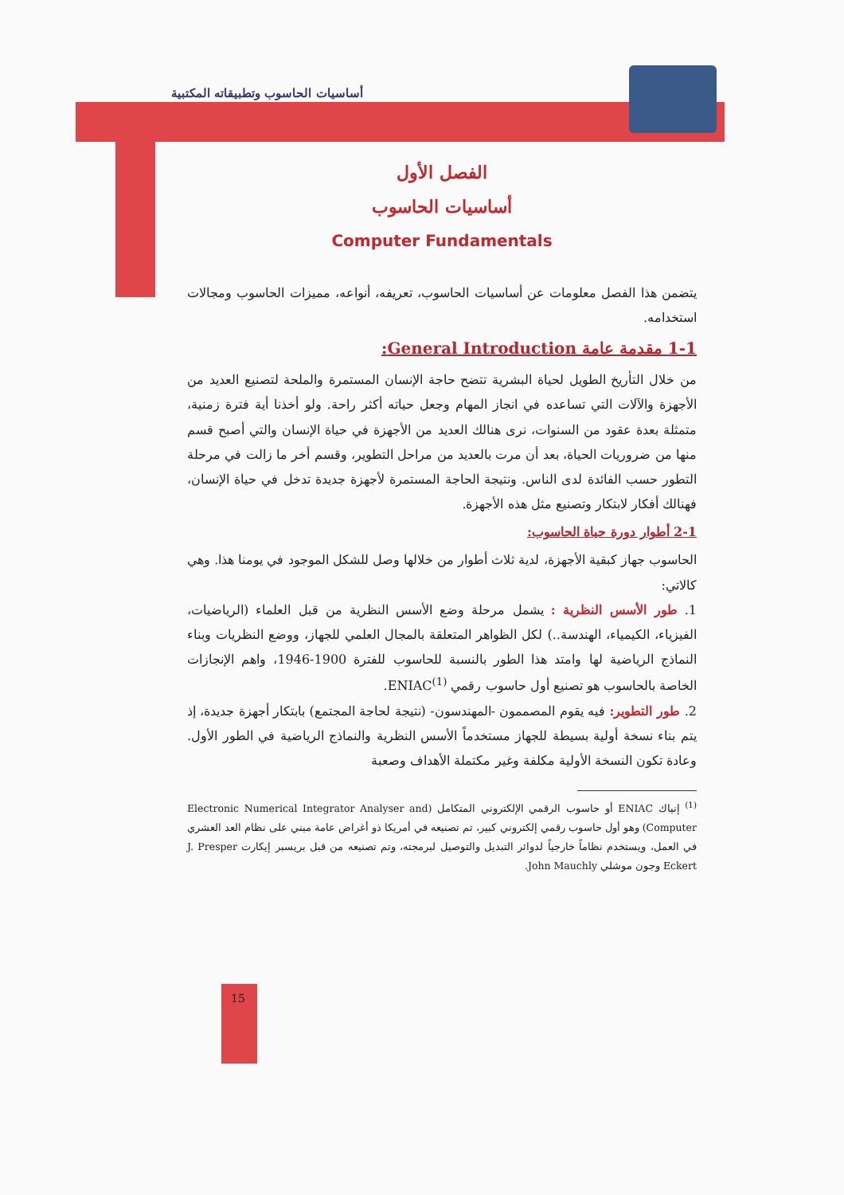أساسيات الحاسوب وتطبيقاته المكتبية
الفصل الأول
أساسيات الحاسوب
Computer Fundamentals
يتضمن هذا الفصل معلومات عن أساسيات الحاسوب، تعريفه، أنواعه، مميزات الحاسوب ومجالات استخدامه.
1-1 مقدمة عامة General Introduction:
من خلال التأريخ الطويل لحياة البشرية تتضح حاجة الإنسان المستمرة والملحة لتصنيع العديد من الأجهزة والآلات التي تساعده في انجاز المهام وجعل حياته أكثر راحة. ولو أخذنا أية فترة زمنية، متمثلة بعدة عقود من السنوات، نرى هنالك العديد من الأجهزة في حياة الإنسان والتي أصبح قسم منها من ضروريات الحياة، بعد أن مرت بالعديد من مراحل التطوير، وقسم أخر ما زالت في مرحلة التطور حسب الفائدة لدى الناس. ونتيجة الحاجة المستمرة لأجهزة جديدة تدخل في حياة الإنسان، فهنالك أفكار لابتكار وتصنيع مثل هذه الأجهزة.
2-1 أطوار دورة حياة الحاسوب:
الحاسوب جهاز كبقية الأجهزة، لدية ثلاث أطوار من خلالها وصل للشكل الموجود في يومنا هذا. وهي كالاتي:
1. طور الأسس النظرية : يشمل مرحلة وضع الأسس النظرية من قبل العلماء (الرياضيات، الفيزياء، الكيمياء، الهندسة..) لكل الظواهر المتعلقة بالمجال العلمي للجهاز، ووضع النظريات وبناء النماذج الرياضية لها وامتد هذا الطور بالنسبة للحاسوب للفترة 1900-1946، واهم الإنجازات الخاصة بالحاسوب هو تصنيع أول حاسوب رقمي ENIAC<sup>(1)</sup>.
2. طور التطوير: فيه يقوم المصممون -المهندسون- (نتيجة لحاجة المجتمع) بابتكار أجهزة جديدة، إذ يتم بناء نسخة أولية بسيطة للجهاز مستخدماً الأسس النظرية والنماذج الرياضية في الطور الأول. وعادة تكون النسخة الأولية مكلفة وغير مكتملة الأهداف وصعبة
<sup>(1)</sup> إنياك ENIAC أو حاسوب الرقمي الإلكتروني المتكامل (Electronic Numerical Integrator Analyser and Computer) وهو أول حاسوب رقمي إلكتروني كبير، تم تصنيعه في أمريكا ذو أغراض عامة مبني على نظام العد العشري في العمل، ويستخدم نظاماً خارجياً لدوائر التبديل والتوصيل لبرمجته، وتم تصنيعه من قبل بريسبر إيكارت J. Presper Eckert وجون موشلي John Mauchly.
15